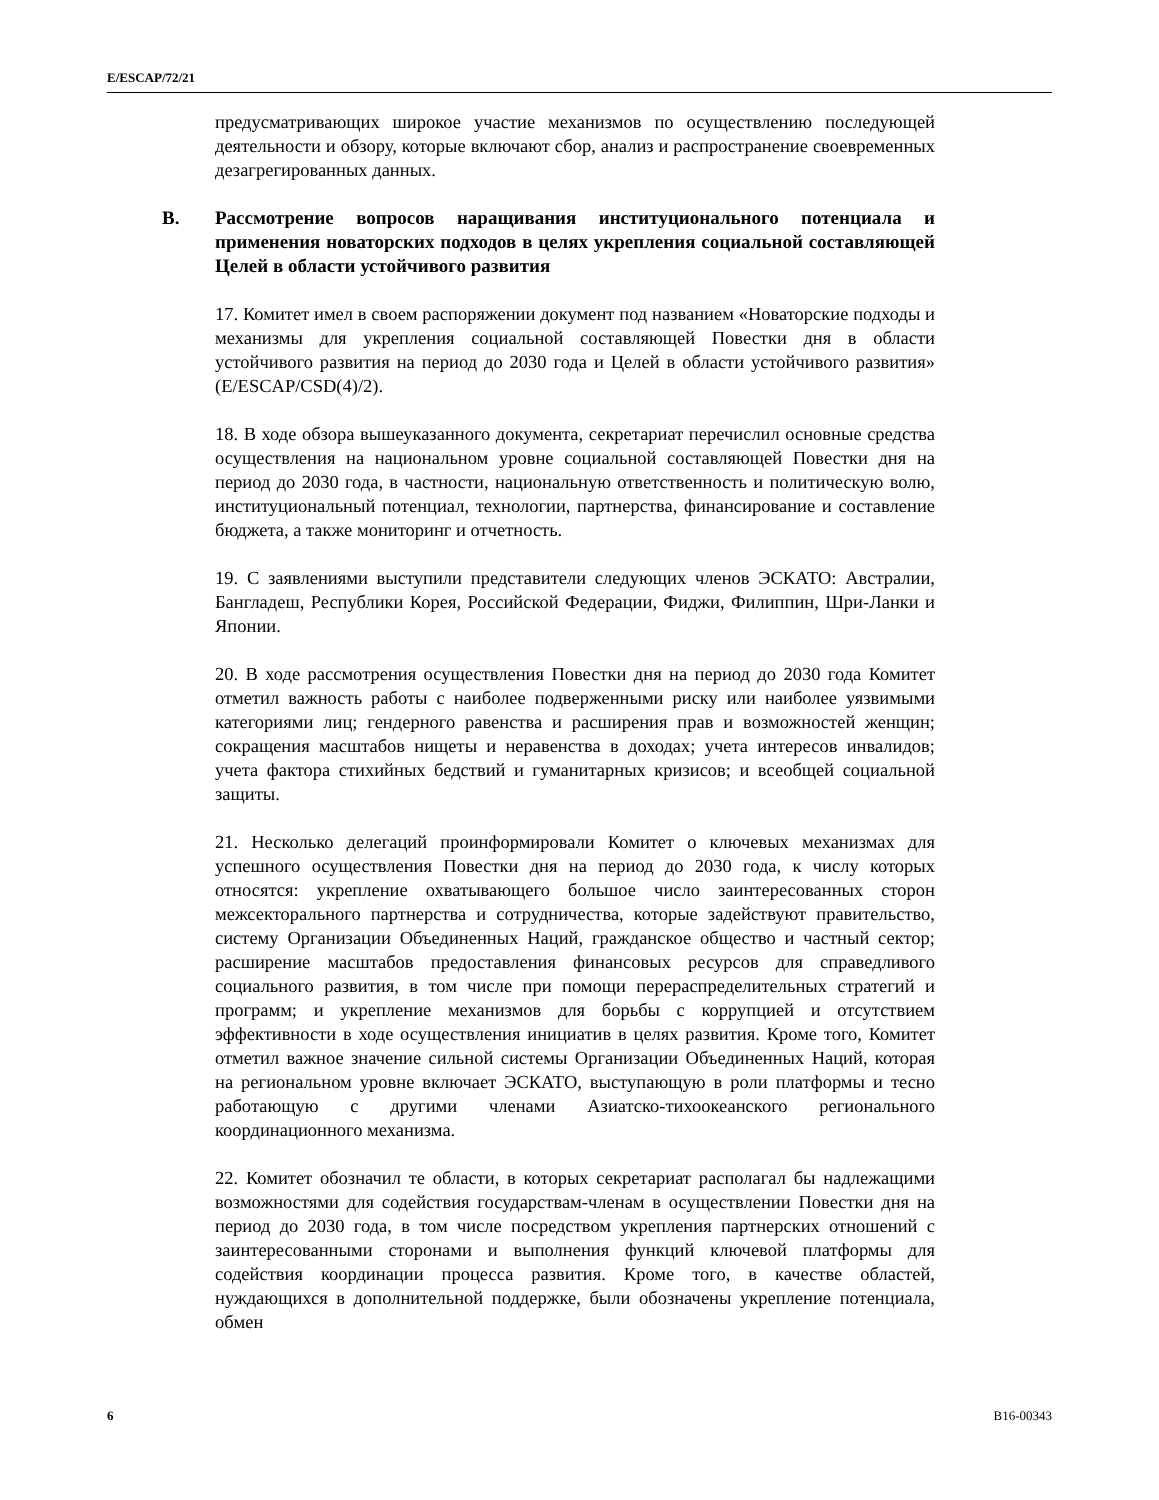E/ESCAP/72/21
предусматривающих широкое участие механизмов по осуществлению последующей деятельности и обзору, которые включают сбор, анализ и распространение своевременных дезагрегированных данных.
B. Рассмотрение вопросов наращивания институционального потенциала и применения новаторских подходов в целях укрепления социальной составляющей Целей в области устойчивого развития
17. Комитет имел в своем распоряжении документ под названием «Новаторские подходы и механизмы для укрепления социальной составляющей Повестки дня в области устойчивого развития на период до 2030 года и Целей в области устойчивого развития» (E/ESCAP/CSD(4)/2).
18. В ходе обзора вышеуказанного документа, секретариат перечислил основные средства осуществления на национальном уровне социальной составляющей Повестки дня на период до 2030 года, в частности, национальную ответственность и политическую волю, институциональный потенциал, технологии, партнерства, финансирование и составление бюджета, а также мониторинг и отчетность.
19. С заявлениями выступили представители следующих членов ЭСКАТО: Австралии, Бангладеш, Республики Корея, Российской Федерации, Фиджи, Филиппин, Шри-Ланки и Японии.
20. В ходе рассмотрения осуществления Повестки дня на период до 2030 года Комитет отметил важность работы с наиболее подверженными риску или наиболее уязвимыми категориями лиц; гендерного равенства и расширения прав и возможностей женщин; сокращения масштабов нищеты и неравенства в доходах; учета интересов инвалидов; учета фактора стихийных бедствий и гуманитарных кризисов; и всеобщей социальной защиты.
21. Несколько делегаций проинформировали Комитет о ключевых механизмах для успешного осуществления Повестки дня на период до 2030 года, к числу которых относятся: укрепление охватывающего большое число заинтересованных сторон межсекторального партнерства и сотрудничества, которые задействуют правительство, систему Организации Объединенных Наций, гражданское общество и частный сектор; расширение масштабов предоставления финансовых ресурсов для справедливого социального развития, в том числе при помощи перераспределительных стратегий и программ; и укрепление механизмов для борьбы с коррупцией и отсутствием эффективности в ходе осуществления инициатив в целях развития. Кроме того, Комитет отметил важное значение сильной системы Организации Объединенных Наций, которая на региональном уровне включает ЭСКАТО, выступающую в роли платформы и тесно работающую с другими членами Азиатско-тихоокеанского регионального координационного механизма.
22. Комитет обозначил те области, в которых секретариат располагал бы надлежащими возможностями для содействия государствам-членам в осуществлении Повестки дня на период до 2030 года, в том числе посредством укрепления партнерских отношений с заинтересованными сторонами и выполнения функций ключевой платформы для содействия координации процесса развития. Кроме того, в качестве областей, нуждающихся в дополнительной поддержке, были обозначены укрепление потенциала, обмен
6 B16-00343